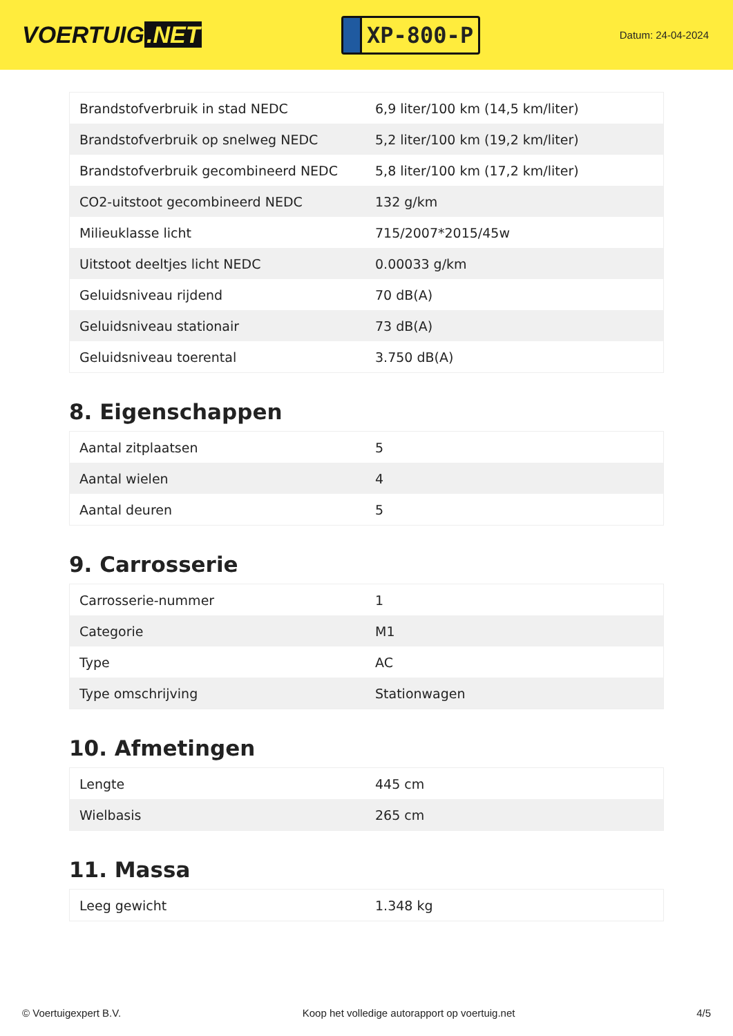VOERTUIG.NET
XP-800-P
Datum: 24-04-2024
| Brandstofverbruik in stad NEDC | 6,9 liter/100 km (14,5 km/liter) |
| Brandstofverbruik op snelweg NEDC | 5,2 liter/100 km (19,2 km/liter) |
| Brandstofverbruik gecombineerd NEDC | 5,8 liter/100 km (17,2 km/liter) |
| CO2-uitstoot gecombineerd NEDC | 132 g/km |
| Milieuklasse licht | 715/2007*2015/45w |
| Uitstoot deeltjes licht NEDC | 0.00033 g/km |
| Geluidsniveau rijdend | 70 dB(A) |
| Geluidsniveau stationair | 73 dB(A) |
| Geluidsniveau toerental | 3.750 dB(A) |
8. Eigenschappen
| Aantal zitplaatsen | 5 |
| Aantal wielen | 4 |
| Aantal deuren | 5 |
9. Carrosserie
| Carrosserie-nummer | 1 |
| Categorie | M1 |
| Type | AC |
| Type omschrijving | Stationwagen |
10. Afmetingen
| Lengte | 445 cm |
| Wielbasis | 265 cm |
11. Massa
| Leeg gewicht | 1.348 kg |
© Voertuigexpert B.V. Koop het volledige autorapport op voertuig.net 4/5